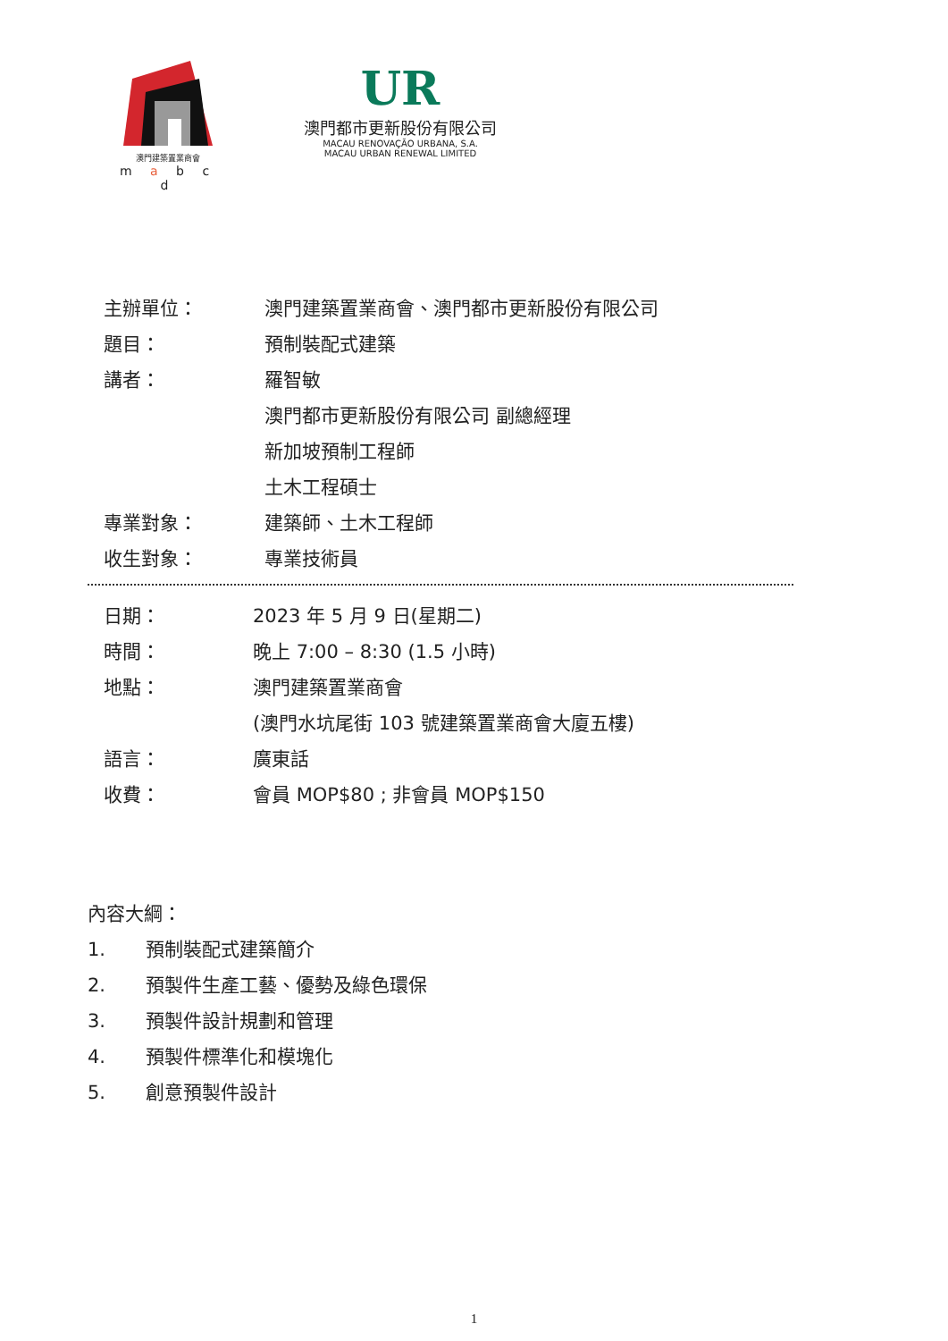澳門建築置業商會
m a b c d
UR
澳門都市更新股份有限公司
MACAU RENOVAÇÃO URBANA, S.A.
MACAU URBAN RENEWAL LIMITED
| 主辦單位： | 澳門建築置業商會、澳門都市更新股份有限公司 |
| 題目： | 預制裝配式建築 |
| 講者： | 羅智敏 |
| | 澳門都市更新股份有限公司 副總經理 |
| | 新加坡預制工程師 |
| | 土木工程碩士 |
| 專業對象： | 建築師、土木工程師 |
| 收生對象： | 專業技術員 |
| 日期： | 2023 年 5 月 9 日(星期二) |
| 時間： | 晚上 7:00 – 8:30 (1.5 小時) |
| 地點： | 澳門建築置業商會 |
| | (澳門水坑尾街 103 號建築置業商會大廈五樓) |
| 語言： | 廣東話 |
| 收費： | 會員 MOP$80 ; 非會員 MOP$150 |
內容大綱：
1. 預制裝配式建築簡介
2. 預製件生產工藝、優勢及綠色環保
3. 預製件設計規劃和管理
4. 預製件標準化和模塊化
5. 創意預製件設計
1